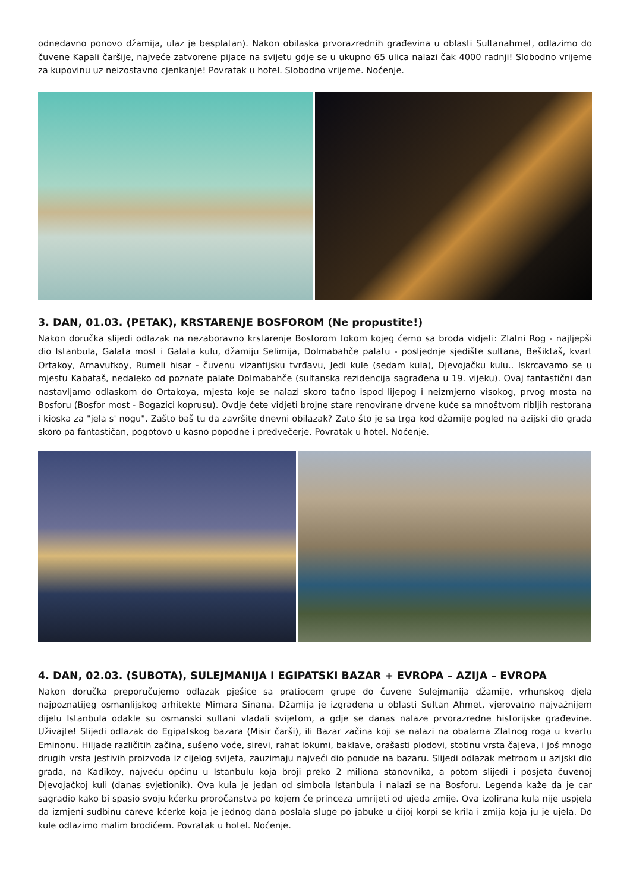odnedavno ponovo džamija, ulaz je besplatan). Nakon obilaska prvorazrednih građevina u oblasti Sultanahmet, odlazimo do čuvene Kapali čaršije, najveće zatvorene pijace na svijetu gdje se u ukupno 65 ulica nalazi čak 4000 radnji! Slobodno vrijeme za kupovinu uz neizostavno cjenkanje! Povratak u hotel. Slobodno vrijeme. Noćenje.
3. DAN, 01.03. (PETAK), KRSTARENJE BOSFOROM (Ne propustite!)
Nakon doručka slijedi odlazak na nezaboravno krstarenje Bosforom tokom kojeg ćemo sa broda vidjeti: Zlatni Rog - najljepši dio Istanbula, Galata most i Galata kulu, džamiju Selimija, Dolmabahče palatu - posljednje sjedište sultana, Bešiktaš, kvart Ortakoy, Arnavutkoy, Rumeli hisar - čuvenu vizantijsku tvrđavu, Jedi kule (sedam kula), Djevojačku kulu.. Iskrcavamo se u mjestu Kabataš, nedaleko od poznate palate Dolmabahče (sultanska rezidencija sagrađena u 19. vijeku). Ovaj fantastični dan nastavljamo odlaskom do Ortakoya, mjesta koje se nalazi skoro tačno ispod lijepog i neizmjerno visokog, prvog mosta na Bosforu (Bosfor most - Bogazici koprusu). Ovdje ćete vidjeti brojne stare renovirane drvene kuće sa mnoštvom ribljih restorana i kioska za "jela s' nogu". Zašto baš tu da završite dnevni obilazak? Zato što je sa trga kod džamije pogled na azijski dio grada skoro pa fantastičan, pogotovo u kasno popodne i predvečerje. Povratak u hotel. Noćenje.
4. DAN, 02.03. (SUBOTA), SULEJMANIJA I EGIPATSKI BAZAR + EVROPA – AZIJA – EVROPA
Nakon doručka preporučujemo odlazak pješice sa pratiocem grupe do čuvene Sulejmanija džamije, vrhunskog djela najpoznatijeg osmanlijskog arhitekte Mimara Sinana. Džamija je izgrađena u oblasti Sultan Ahmet, vjerovatno najvažnijem dijelu Istanbula odakle su osmanski sultani vladali svijetom, a gdje se danas nalaze prvorazredne historijske građevine. Uživajte! Slijedi odlazak do Egipatskog bazara (Misir čarši), ili Bazar začina koji se nalazi na obalama Zlatnog roga u kvartu Eminonu. Hiljade različitih začina, sušeno voće, sirevi, rahat lokumi, baklave, orašasti plodovi, stotinu vrsta čajeva, i još mnogo drugih vrsta jestivih proizvoda iz cijelog svijeta, zauzimaju najveći dio ponude na bazaru. Slijedi odlazak metroom u azijski dio grada, na Kadikoy, najveću općinu u Istanbulu koja broji preko 2 miliona stanovnika, a potom slijedi i posjeta čuvenoj Djevojačkoj kuli (danas svjetionik). Ova kula je jedan od simbola Istanbula i nalazi se na Bosforu. Legenda kaže da je car sagradio kako bi spasio svoju kćerku proročanstva po kojem će princeza umrijeti od ujeda zmije. Ova izolirana kula nije uspjela da izmjeni sudbinu careve kćerke koja je jednog dana poslala sluge po jabuke u čijoj korpi se krila i zmija koja ju je ujela. Do kule odlazimo malim brodićem. Povratak u hotel. Noćenje.